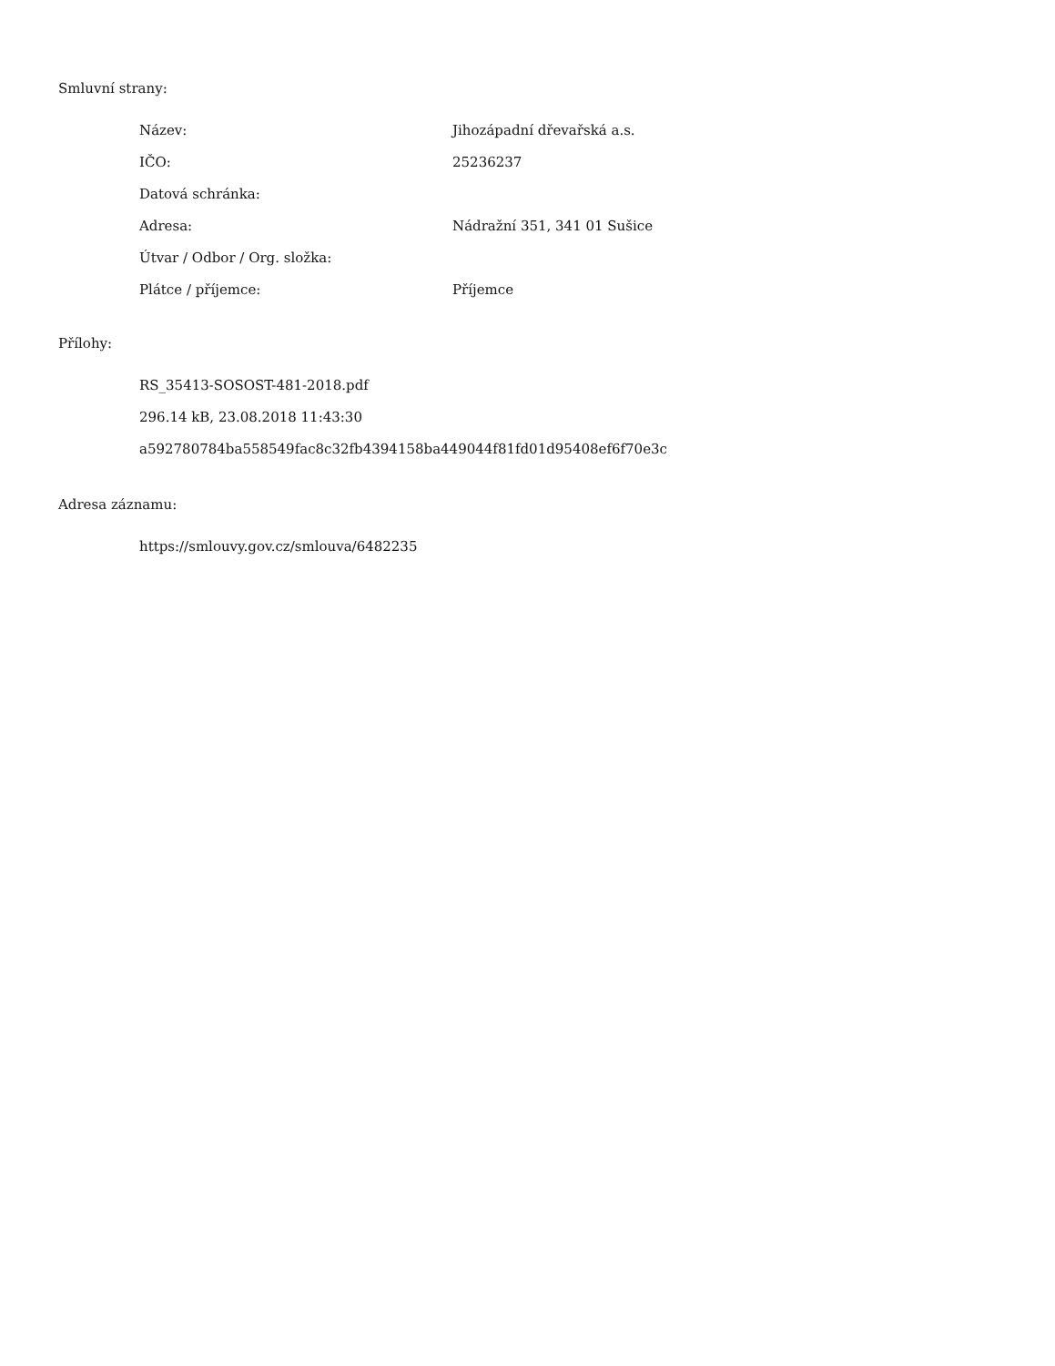Smluvní strany:
| Název: | Jihozápadní dřevařská a.s. |
| IČO: | 25236237 |
| Datová schránka: | |
| Adresa: | Nádražní 351, 341 01 Sušice |
| Útvar / Odbor / Org. složka: | |
| Plátce / příjemce: | Příjemce |
Přílohy:
RS_35413-SOSOST-481-2018.pdf
296.14 kB, 23.08.2018 11:43:30
a592780784ba558549fac8c32fb4394158ba449044f81fd01d95408ef6f70e3c
Adresa záznamu:
https://smlouvy.gov.cz/smlouva/6482235